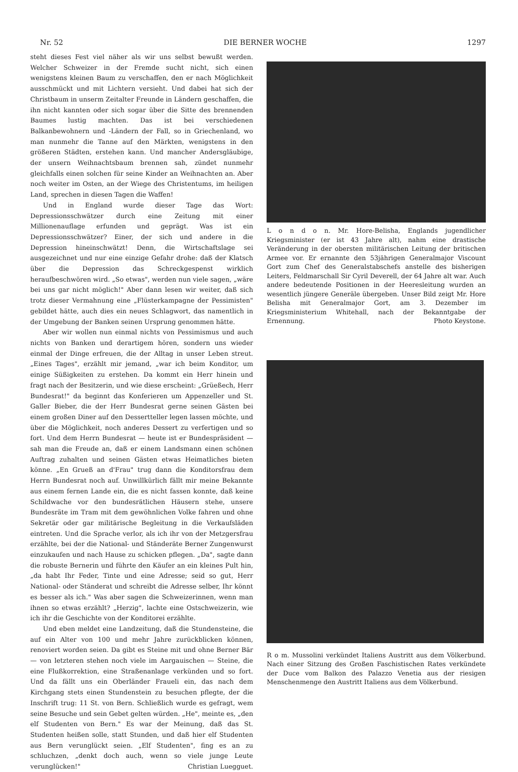Nr. 52 DIE BERNER WOCHE 1297
steht dieses Fest viel näher als wir uns selbst bewußt werden. Welcher Schweizer in der Fremde sucht nicht, sich einen wenigstens kleinen Baum zu verschaffen, den er nach Möglichkeit ausschmückt und mit Lichtern versieht. Und dabei hat sich der Christbaum in unserm Zeitalter Freunde in Ländern geschaffen, die ihn nicht kannten oder sich sogar über die Sitte des brennenden Baumes lustig machten. Das ist bei verschiedenen Balkanbewohnern und -Ländern der Fall, so in Griechenland, wo man nunmehr die Tanne auf den Märkten, wenigstens in den größeren Städten, erstehen kann. Und mancher Andersgläubige, der unsern Weihnachtsbaum brennen sah, zündet nunmehr gleichfalls einen solchen für seine Kinder an Weihnachten an. Aber noch weiter im Osten, an der Wiege des Christentums, im heiligen Land, sprechen in diesen Tagen die Waffen!
Und in England wurde dieser Tage das Wort: Depressionsschwätzer durch eine Zeitung mit einer Millionenauflage erfunden und geprägt. Was ist ein Depressionsschwätzer? Einer, der sich und andere in die Depression hineinschwätzt! Denn, die Wirtschaftslage sei ausgezeichnet und nur eine einzige Gefahr drohe: daß der Klatsch über die Depression das Schreckgespenst wirklich heraufbeschwören wird. „So etwas", werden nun viele sagen, „wäre bei uns gar nicht möglich!" Aber dann lesen wir weiter, daß sich trotz dieser Vermahnung eine „Flüsterkampagne der Pessimisten" gebildet hätte, auch dies ein neues Schlagwort, das namentlich in der Umgebung der Banken seinen Ursprung genommen hätte.
Aber wir wollen nun einmal nichts von Pessimismus und auch nichts von Banken und derartigem hören, sondern uns wieder einmal der Dinge erfreuen, die der Alltag in unser Leben streut. „Eines Tages", erzählt mir jemand, „war ich beim Konditor, um einige Süßigkeiten zu erstehen. Da kommt ein Herr hinein und fragt nach der Besitzerin, und wie diese erscheint: „Grüeßech, Herr Bundesrat!" da beginnt das Konferieren um Appenzeller und St. Galler Bieber, die der Herr Bundesrat gerne seinen Gästen bei einem großen Diner auf den Dessertteller legen lassen möchte, und über die Möglichkeit, noch anderes Dessert zu verfertigen und so fort. Und dem Herrn Bundesrat — heute ist er Bundespräsident — sah man die Freude an, daß er einem Landsmann einen schönen Auftrag zuhalten und seinen Gästen etwas Heimatliches bieten könne. „En Grueß an d'Frau" trug dann die Konditorsfrau dem Herrn Bundesrat noch auf. Unwillkürlich fällt mir meine Bekannte aus einem fernen Lande ein, die es nicht fassen konnte, daß keine Schildwache vor den bundesrätlichen Häusern stehe, unsere Bundesräte im Tram mit dem gewöhnlichen Volke fahren und ohne Sekretär oder gar militärische Begleitung in die Verkaufsläden eintreten. Und die Sprache verlor, als ich ihr von der Metzgersfrau erzählte, bei der die National- und Ständeräte Berner Zungenwurst einzukaufen und nach Hause zu schicken pflegen. „Da", sagte dann die robuste Bernerin und führte den Käufer an ein kleines Pult hin, „da habt Ihr Feder, Tinte und eine Adresse; seid so gut, Herr National- oder Ständerat und schreibt die Adresse selber, Ihr könnt es besser als ich." Was aber sagen die Schweizerinnen, wenn man ihnen so etwas erzählt? „Herzig", lachte eine Ostschweizerin, wie ich ihr die Geschichte von der Konditorei erzählte.
Und eben meldet eine Landzeitung, daß die Stundensteine, die auf ein Alter von 100 und mehr Jahre zurückblicken können, renoviert worden seien. Da gibt es Steine mit und ohne Berner Bär — von letzteren stehen noch viele im Aargauischen — Steine, die eine Flußkorrektion, eine Straßenanlage verkünden und so fort. Und da fällt uns ein Oberländer Fraueli ein, das nach dem Kirchgang stets einen Stundenstein zu besuchen pflegte, der die Inschrift trug: 11 St. von Bern. Schließlich wurde es gefragt, wem seine Besuche und sein Gebet gelten würden. „He", meinte es, „den elf Studenten von Bern." Es war der Meinung, daß das St. Studenten heißen solle, statt Stunden, und daß hier elf Studenten aus Bern verunglückt seien. „Elf Studenten", fing es an zu schluchzen, „denkt doch auch, wenn so viele junge Leute verunglücken!" Christian Luegguet.
L o n d o n. Mr. Hore-Belisha, Englands jugendlicher Kriegsminister (er ist 43 Jahre alt), nahm eine drastische Veränderung in der obersten militärischen Leitung der britischen Armee vor. Er ernannte den 53jährigen Generalmajor Viscount Gort zum Chef des Generalstabschefs anstelle des bisherigen Leiters, Feldmarschall Sir Cyril Deverell, der 64 Jahre alt war. Auch andere bedeutende Positionen in der Heeresleitung wurden an wesentlich jüngere Generäle übergeben. Unser Bild zeigt Mr. Hore Belisha mit Generalmajor Gort, am 3. Dezember im Kriegsministerium Whitehall, nach der Bekanntgabe der Ernennung. Photo Keystone.
R o m. Mussolini verkündet Italiens Austritt aus dem Völkerbund. Nach einer Sitzung des Großen Faschistischen Rates verkündete der Duce vom Balkon des Palazzo Venetia aus der riesigen Menschenmenge den Austritt Italiens aus dem Völkerbund.